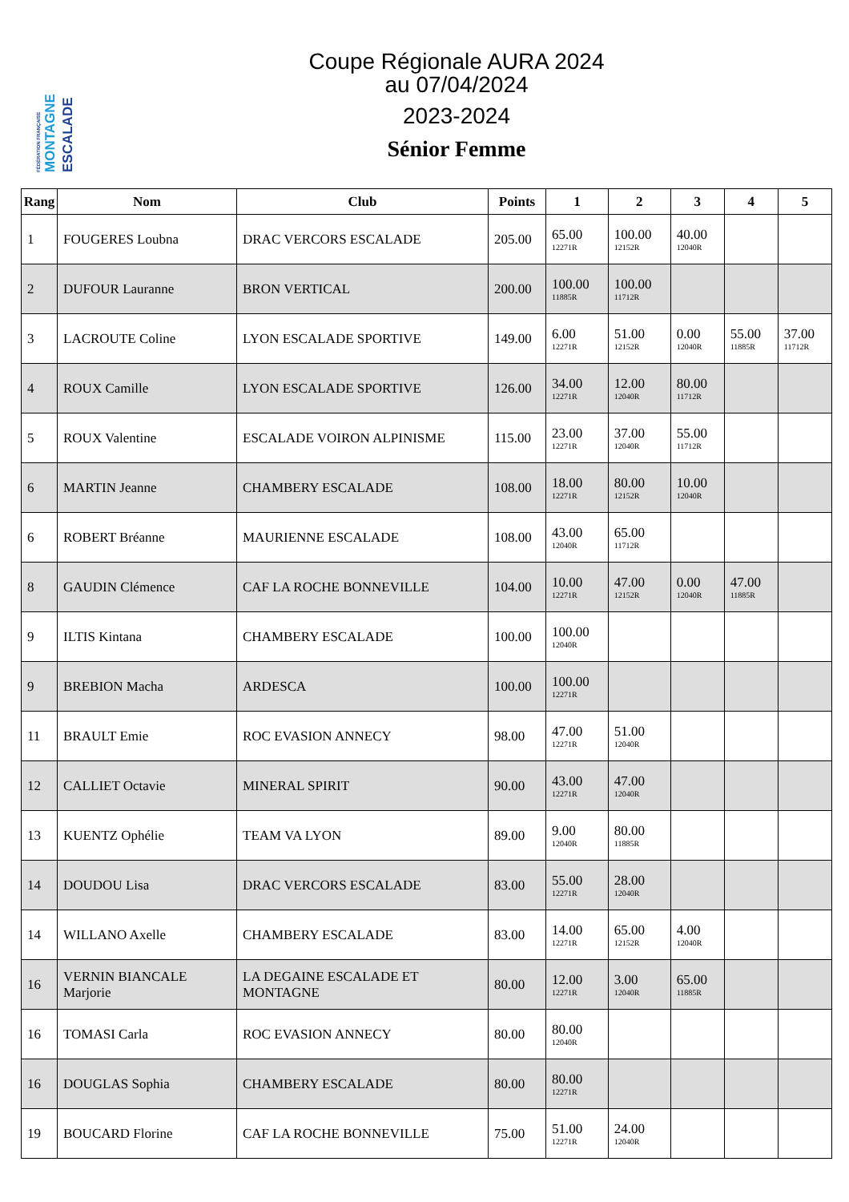ESCALADE
MONTAGNE
FÉDÉRATION FRANÇAISE
Coupe Régionale AURA 2024
au 07/04/2024
2023-2024
Sénior Femme
| Rang | Nom | Club | Points | 1 | 2 | 3 | 4 | 5 |
| --- | --- | --- | --- | --- | --- | --- | --- | --- |
| 1 | FOUGERES Loubna | DRAC VERCORS ESCALADE | 205.00 | 65.00 12271R | 100.00 12152R | 40.00 12040R | | |
| 2 | DUFOUR Lauranne | BRON VERTICAL | 200.00 | 100.00 11885R | 100.00 11712R | | | |
| 3 | LACROUTE Coline | LYON ESCALADE SPORTIVE | 149.00 | 6.00 12271R | 51.00 12152R | 0.00 12040R | 55.00 11885R | 37.00 11712R |
| 4 | ROUX Camille | LYON ESCALADE SPORTIVE | 126.00 | 34.00 12271R | 12.00 12040R | 80.00 11712R | | |
| 5 | ROUX Valentine | ESCALADE VOIRON ALPINISME | 115.00 | 23.00 12271R | 37.00 12040R | 55.00 11712R | | |
| 6 | MARTIN Jeanne | CHAMBERY ESCALADE | 108.00 | 18.00 12271R | 80.00 12152R | 10.00 12040R | | |
| 6 | ROBERT Bréanne | MAURIENNE ESCALADE | 108.00 | 43.00 12040R | 65.00 11712R | | | |
| 8 | GAUDIN Clémence | CAF LA ROCHE BONNEVILLE | 104.00 | 10.00 12271R | 47.00 12152R | 0.00 12040R | 47.00 11885R | |
| 9 | ILTIS Kintana | CHAMBERY ESCALADE | 100.00 | 100.00 12040R | | | | |
| 9 | BREBION Macha | ARDESCA | 100.00 | 100.00 12271R | | | | |
| 11 | BRAULT Emie | ROC EVASION ANNECY | 98.00 | 47.00 12271R | 51.00 12040R | | | |
| 12 | CALLIET Octavie | MINERAL SPIRIT | 90.00 | 43.00 12271R | 47.00 12040R | | | |
| 13 | KUENTZ Ophélie | TEAM VA LYON | 89.00 | 9.00 12040R | 80.00 11885R | | | |
| 14 | DOUDOU Lisa | DRAC VERCORS ESCALADE | 83.00 | 55.00 12271R | 28.00 12040R | | | |
| 14 | WILLANO Axelle | CHAMBERY ESCALADE | 83.00 | 14.00 12271R | 65.00 12152R | 4.00 12040R | | |
| 16 | VERNIN BIANCALE Marjorie | LA DEGAINE ESCALADE ET MONTAGNE | 80.00 | 12.00 12271R | 3.00 12040R | 65.00 11885R | | |
| 16 | TOMASI Carla | ROC EVASION ANNECY | 80.00 | 80.00 12040R | | | | |
| 16 | DOUGLAS Sophia | CHAMBERY ESCALADE | 80.00 | 80.00 12271R | | | | |
| 19 | BOUCARD Florine | CAF LA ROCHE BONNEVILLE | 75.00 | 51.00 12271R | 24.00 12040R | | | |